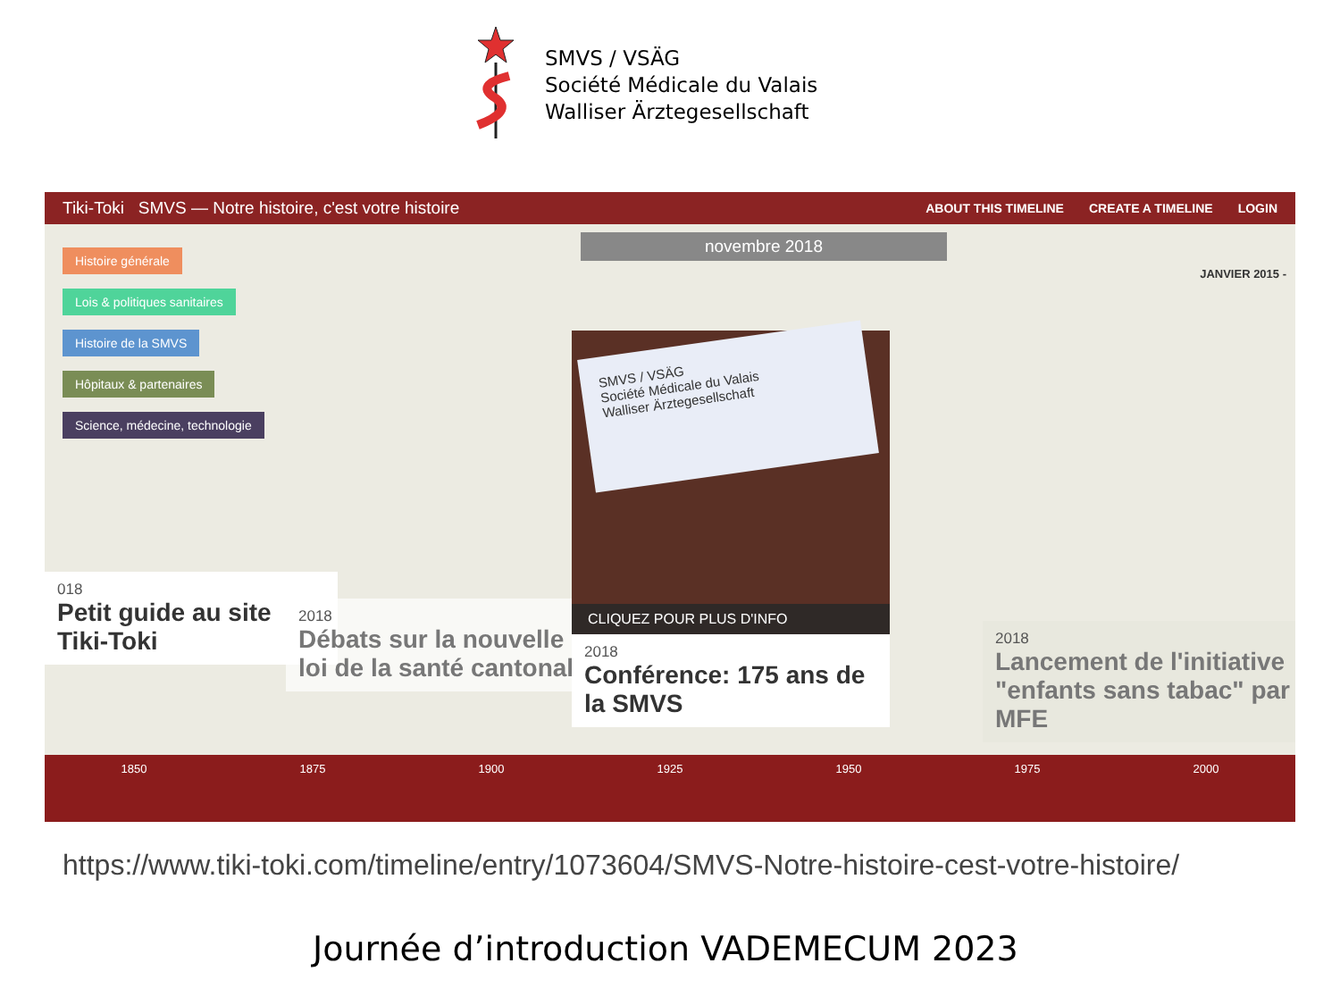SMVS / VSÄG
Société Médicale du Valais
Walliser Ärztegesellschaft
Tiki-Toki SMVS — Notre histoire, c'est votre histoire ABOUT THIS TIMELINE CREATE A TIMELINE LOGIN
Histoire générale
Lois & politiques sanitaires
Histoire de la SMVS
Hôpitaux & partenaires
Science, médecine, technologie
novembre 2018
JANVIER 2015 -
018
Petit guide au site Tiki-Toki
2018
Débats sur la nouvelle loi de la santé cantonale
SMVS / VSÄG
Société Médicale du Valais
Walliser Ärztegesellschaft
CLIQUEZ POUR PLUS D'INFO
2018
Conférence: 175 ans de la SMVS
2018
Lancement de l'initiative "enfants sans tabac" par MFE
1850 1875 1900 1925 1950 1975 2000
https://www.tiki-toki.com/timeline/entry/1073604/SMVS-Notre-histoire-cest-votre-histoire/
Journée d’introduction VADEMECUM 2023